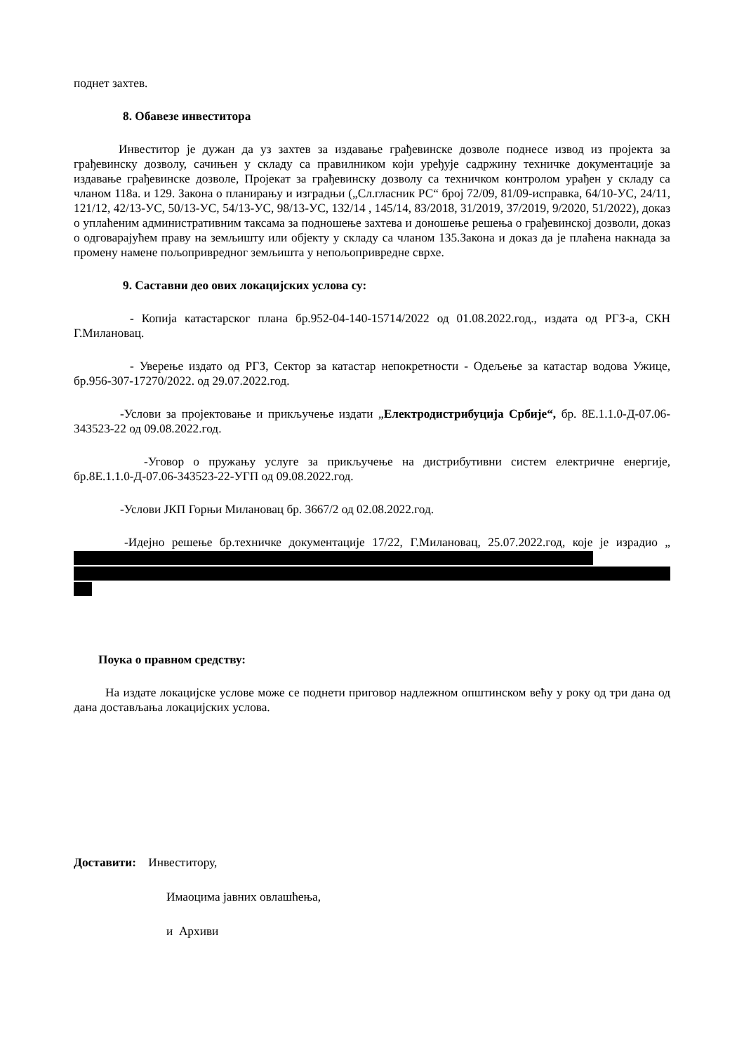поднет захтев.
8. Обавезе инвеститора
Инвеститор је дужан да уз захтев за издавање грађевинске дозволе поднесе извод из пројекта за грађевинску дозволу, сачињен у складу са правилником који уређује садржину техничке документације за издавање грађевинске дозволе, Пројекат за грађевинску дозволу са техничком контролом урађен у складу са чланом 118а. и 129. Закона о планирању и изградњи („Сл.гласник РС“ број 72/09, 81/09-исправка, 64/10-УС, 24/11, 121/12, 42/13-УС, 50/13-УС, 54/13-УС, 98/13-УС, 132/14 , 145/14, 83/2018, 31/2019, 37/2019, 9/2020, 51/2022), доказ о уплаћеним административним таксама за подношење захтева и доношење решења о грађевинској дозволи, доказ о одговарајућем праву на земљишту или објекту у складу са чланом 135.Закона и доказ да је плаћена накнада за промену намене пољопривредног земљишта у непољопривредне сврхе.
9. Саставни део ових локацијских услова су:
- Копија катастарског плана бр.952-04-140-15714/2022 од 01.08.2022.год., издата од РГЗ-а, СКН Г.Милановац.
- Уверење издато од РГЗ, Сектор за катастар непокретности - Одељење за катастар водова Ужице, бр.956-307-17270/2022. од 29.07.2022.год.
-Услови за пројектовање и прикључење издати „Електродистрибуција Србије“, бр. 8Е.1.1.0-Д-07.06-343523-22 од 09.08.2022.год.
-Уговор о пружању услуге за прикључење на дистрибутивни систем електричне енергије, бр.8Е.1.1.0-Д-07.06-343523-22-УГП од 09.08.2022.год.
-Услови ЈКП Горњи Милановац бр. 3667/2 од 02.08.2022.год.
-Идејно решење бр.техничке документације 17/22, Г.Милановац, 25.07.2022.год, које је израдио „
Поука о правном средству:
На издате локацијске услове може се поднети приговор надлежном општинском већу у року од три дана од дана достављања локацијских услова.
Доставити: Инвеститору,
Имаоцима јавних овлашћења,
и Архиви